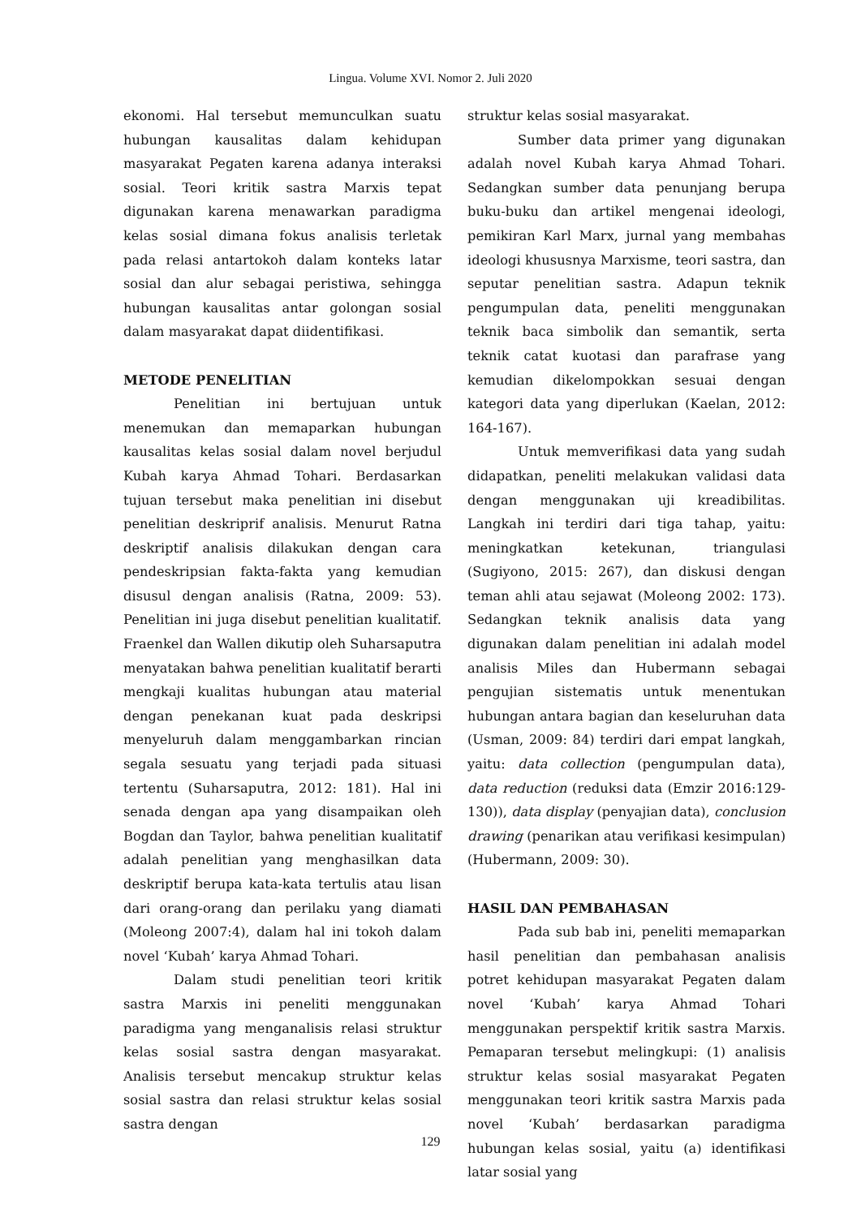Lingua. Volume XVI. Nomor 2. Juli 2020
ekonomi. Hal tersebut memunculkan suatu hubungan kausalitas dalam kehidupan masyarakat Pegaten karena adanya interaksi sosial. Teori kritik sastra Marxis tepat digunakan karena menawarkan paradigma kelas sosial dimana fokus analisis terletak pada relasi antartokoh dalam konteks latar sosial dan alur sebagai peristiwa, sehingga hubungan kausalitas antar golongan sosial dalam masyarakat dapat diidentifikasi.
METODE PENELITIAN
Penelitian ini bertujuan untuk menemukan dan memaparkan hubungan kausalitas kelas sosial dalam novel berjudul Kubah karya Ahmad Tohari. Berdasarkan tujuan tersebut maka penelitian ini disebut penelitian deskriprif analisis. Menurut Ratna deskriptif analisis dilakukan dengan cara pendeskripsian fakta-fakta yang kemudian disusul dengan analisis (Ratna, 2009: 53). Penelitian ini juga disebut penelitian kualitatif. Fraenkel dan Wallen dikutip oleh Suharsaputra menyatakan bahwa penelitian kualitatif berarti mengkaji kualitas hubungan atau material dengan penekanan kuat pada deskripsi menyeluruh dalam menggambarkan rincian segala sesuatu yang terjadi pada situasi tertentu (Suharsaputra, 2012: 181). Hal ini senada dengan apa yang disampaikan oleh Bogdan dan Taylor, bahwa penelitian kualitatif adalah penelitian yang menghasilkan data deskriptif berupa kata-kata tertulis atau lisan dari orang-orang dan perilaku yang diamati (Moleong 2007:4), dalam hal ini tokoh dalam novel ‘Kubah’ karya Ahmad Tohari.
Dalam studi penelitian teori kritik sastra Marxis ini peneliti menggunakan paradigma yang menganalisis relasi struktur kelas sosial sastra dengan masyarakat. Analisis tersebut mencakup struktur kelas sosial sastra dan relasi struktur kelas sosial sastra dengan
struktur kelas sosial masyarakat.
Sumber data primer yang digunakan adalah novel Kubah karya Ahmad Tohari. Sedangkan sumber data penunjang berupa buku-buku dan artikel mengenai ideologi, pemikiran Karl Marx, jurnal yang membahas ideologi khususnya Marxisme, teori sastra, dan seputar penelitian sastra. Adapun teknik pengumpulan data, peneliti menggunakan teknik baca simbolik dan semantik, serta teknik catat kuotasi dan parafrase yang kemudian dikelompokkan sesuai dengan kategori data yang diperlukan (Kaelan, 2012: 164-167).
Untuk memverifikasi data yang sudah didapatkan, peneliti melakukan validasi data dengan menggunakan uji kreadibilitas. Langkah ini terdiri dari tiga tahap, yaitu: meningkatkan ketekunan, triangulasi (Sugiyono, 2015: 267), dan diskusi dengan teman ahli atau sejawat (Moleong 2002: 173). Sedangkan teknik analisis data yang digunakan dalam penelitian ini adalah model analisis Miles dan Hubermann sebagai pengujian sistematis untuk menentukan hubungan antara bagian dan keseluruhan data (Usman, 2009: 84) terdiri dari empat langkah, yaitu: data collection (pengumpulan data), data reduction (reduksi data (Emzir 2016:129-130)), data display (penyajian data), conclusion drawing (penarikan atau verifikasi kesimpulan) (Hubermann, 2009: 30).
HASIL DAN PEMBAHASAN
Pada sub bab ini, peneliti memaparkan hasil penelitian dan pembahasan analisis potret kehidupan masyarakat Pegaten dalam novel ‘Kubah’ karya Ahmad Tohari menggunakan perspektif kritik sastra Marxis. Pemaparan tersebut melingkupi: (1) analisis struktur kelas sosial masyarakat Pegaten menggunakan teori kritik sastra Marxis pada novel ‘Kubah’ berdasarkan paradigma hubungan kelas sosial, yaitu (a) identifikasi latar sosial yang
129